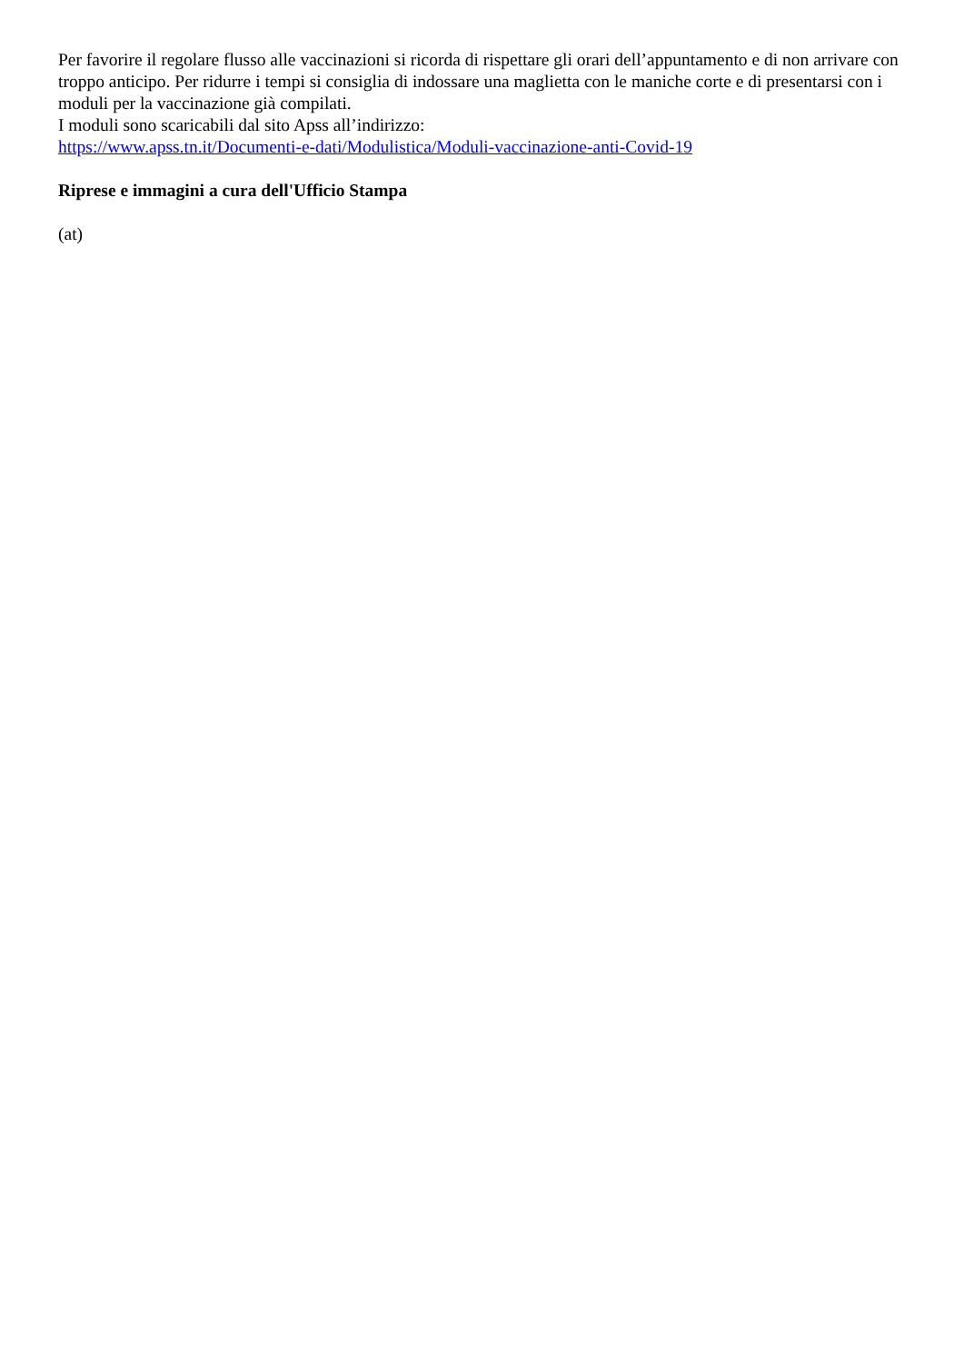Per favorire il regolare flusso alle vaccinazioni si ricorda di rispettare gli orari dell’appuntamento e di non arrivare con troppo anticipo. Per ridurre i tempi si consiglia di indossare una maglietta con le maniche corte e di presentarsi con i moduli per la vaccinazione già compilati.
I moduli sono scaricabili dal sito Apss all’indirizzo:
https://www.apss.tn.it/Documenti-e-dati/Modulistica/Moduli-vaccinazione-anti-Covid-19
Riprese e immagini a cura dell'Ufficio Stampa
(at)